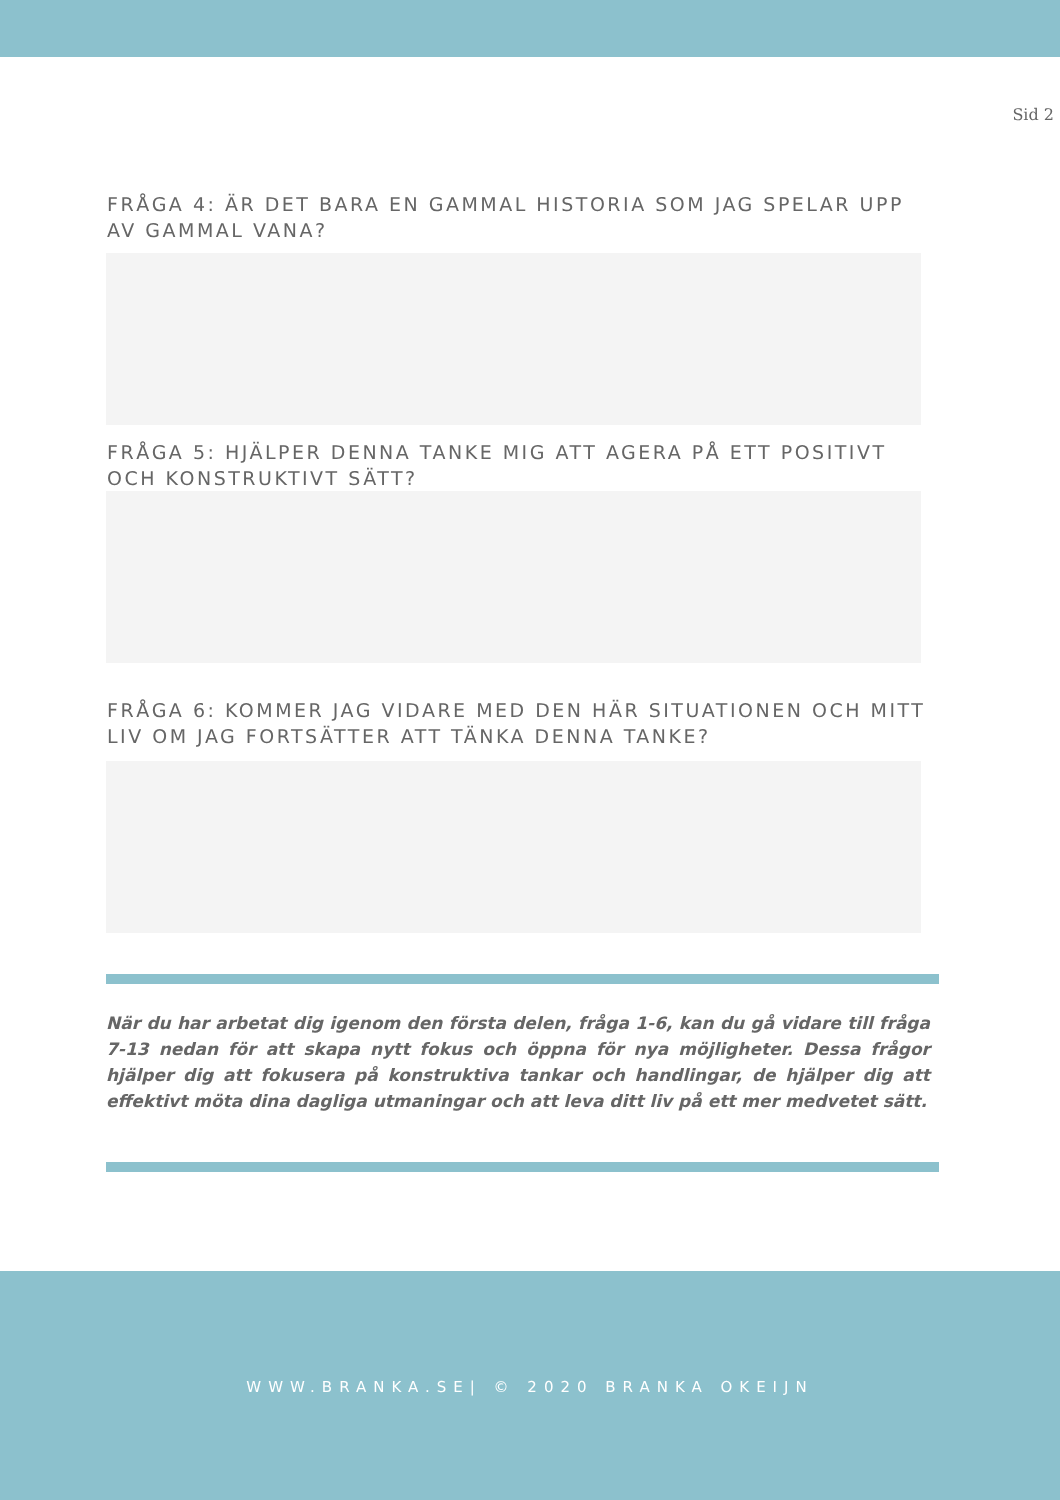Sid 2
FRÅGA 4: ÄR DET BARA EN GAMMAL HISTORIA SOM JAG SPELAR UPP AV GAMMAL VANA?
FRÅGA 5: HJÄLPER DENNA TANKE MIG ATT AGERA PÅ ETT POSITIVT OCH KONSTRUKTIVT SÄTT?
FRÅGA 6: KOMMER JAG VIDARE MED DEN HÄR SITUATIONEN OCH MITT LIV OM JAG FORTSÄTTER ATT TÄNKA DENNA TANKE?
När du har arbetat dig igenom den första delen, fråga 1-6, kan du gå vidare till fråga 7-13 nedan för att skapa nytt fokus och öppna för nya möjligheter. Dessa frågor hjälper dig att fokusera på konstruktiva tankar och handlingar, de hjälper dig att effektivt möta dina dagliga utmaningar och att leva ditt liv på ett mer medvetet sätt.
WWW.BRANKA.SE| © 2020 BRANKA OKEIJN